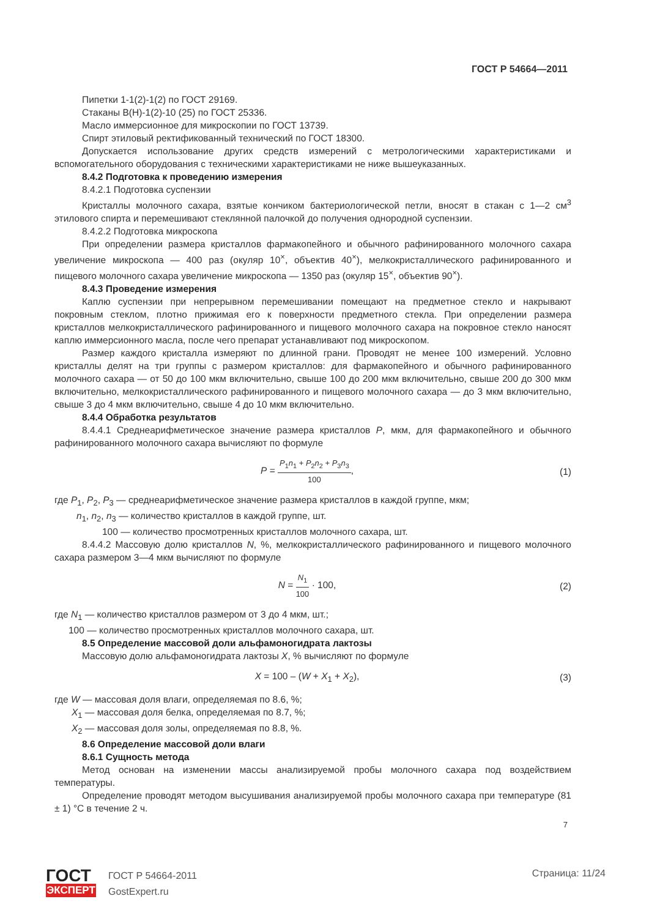ГОСТ Р 54664—2011
Пипетки 1-1(2)-1(2) по ГОСТ 29169.
Стаканы В(Н)-1(2)-10 (25) по ГОСТ 25336.
Масло иммерсионное для микроскопии по ГОСТ 13739.
Спирт этиловый ректификованный технический по ГОСТ 18300.
Допускается использование других средств измерений с метрологическими характеристиками и вспомогательного оборудования с техническими характеристиками не ниже вышеуказанных.
8.4.2 Подготовка к проведению измерения
8.4.2.1 Подготовка суспензии
Кристаллы молочного сахара, взятые кончиком бактериологической петли, вносят в стакан с 1—2 см<sup>3</sup> этилового спирта и перемешивают стеклянной палочкой до получения однородной суспензии.
8.4.2.2 Подготовка микроскопа
При определении размера кристаллов фармакопейного и обычного рафинированного молочного сахара увеличение микроскопа — 400 раз (окуляр 10<sup>×</sup>, объектив 40<sup>×</sup>), мелкокристаллического рафинированного и пищевого молочного сахара увеличение микроскопа — 1350 раз (окуляр 15<sup>×</sup>, объектив 90<sup>×</sup>).
8.4.3 Проведение измерения
Каплю суспензии при непрерывном перемешивании помещают на предметное стекло и накрывают покровным стеклом, плотно прижимая его к поверхности предметного стекла. При определении размера кристаллов мелкокристаллического рафинированного и пищевого молочного сахара на покровное стекло наносят каплю иммерсионного масла, после чего препарат устанавливают под микроскопом.
Размер каждого кристалла измеряют по длинной грани. Проводят не менее 100 измерений. Условно кристаллы делят на три группы с размером кристаллов: для фармакопейного и обычного рафинированного молочного сахара — от 50 до 100 мкм включительно, свыше 100 до 200 мкм включительно, свыше 200 до 300 мкм включительно, мелкокристаллического рафинированного и пищевого молочного сахара — до 3 мкм включительно, свыше 3 до 4 мкм включительно, свыше 4 до 10 мкм включительно.
8.4.4 Обработка результатов
8.4.4.1 Среднеарифметическое значение размера кристаллов P, мкм, для фармакопейного и обычного рафинированного молочного сахара вычисляют по формуле
P =
P<sub>1</sub>n<sub>1</sub> + P<sub>2</sub>n<sub>2</sub> + P<sub>3</sub>n<sub>3</sub>
100
, (1)
где P<sub>1</sub>, P<sub>2</sub>, P<sub>3</sub> — среднеарифметическое значение размера кристаллов в каждой группе, мкм;
n<sub>1</sub>, n<sub>2</sub>, n<sub>3</sub> — количество кристаллов в каждой группе, шт.
100 — количество просмотренных кристаллов молочного сахара, шт.
8.4.4.2 Массовую долю кристаллов N, %, мелкокристаллического рафинированного и пищевого молочного сахара размером 3—4 мкм вычисляют по формуле
N =
N<sub>1</sub>
100
· 100, (2)
где N<sub>1</sub> — количество кристаллов размером от 3 до 4 мкм, шт.;
100 — количество просмотренных кристаллов молочного сахара, шт.
8.5 Определение массовой доли альфамоногидрата лактозы
Массовую долю альфамоногидрата лактозы X, % вычисляют по формуле
X = 100 – (W + X<sub>1</sub> + X<sub>2</sub>), (3)
где W — массовая доля влаги, определяемая по 8.6, %;
X<sub>1</sub> — массовая доля белка, определяемая по 8.7, %;
X<sub>2</sub> — массовая доля золы, определяемая по 8.8, %.
8.6 Определение массовой доли влаги
8.6.1 Сущность метода
Метод основан на изменении массы анализируемой пробы молочного сахара под воздействием температуры.
Определение проводят методом высушивания анализируемой пробы молочного сахара при температуре (81 ± 1) °С в течение 2 ч.
7
ГОСТ
ЭКСПЕРТ
ГОСТ Р 54664-2011
GostExpert.ru
Страница: 11/24